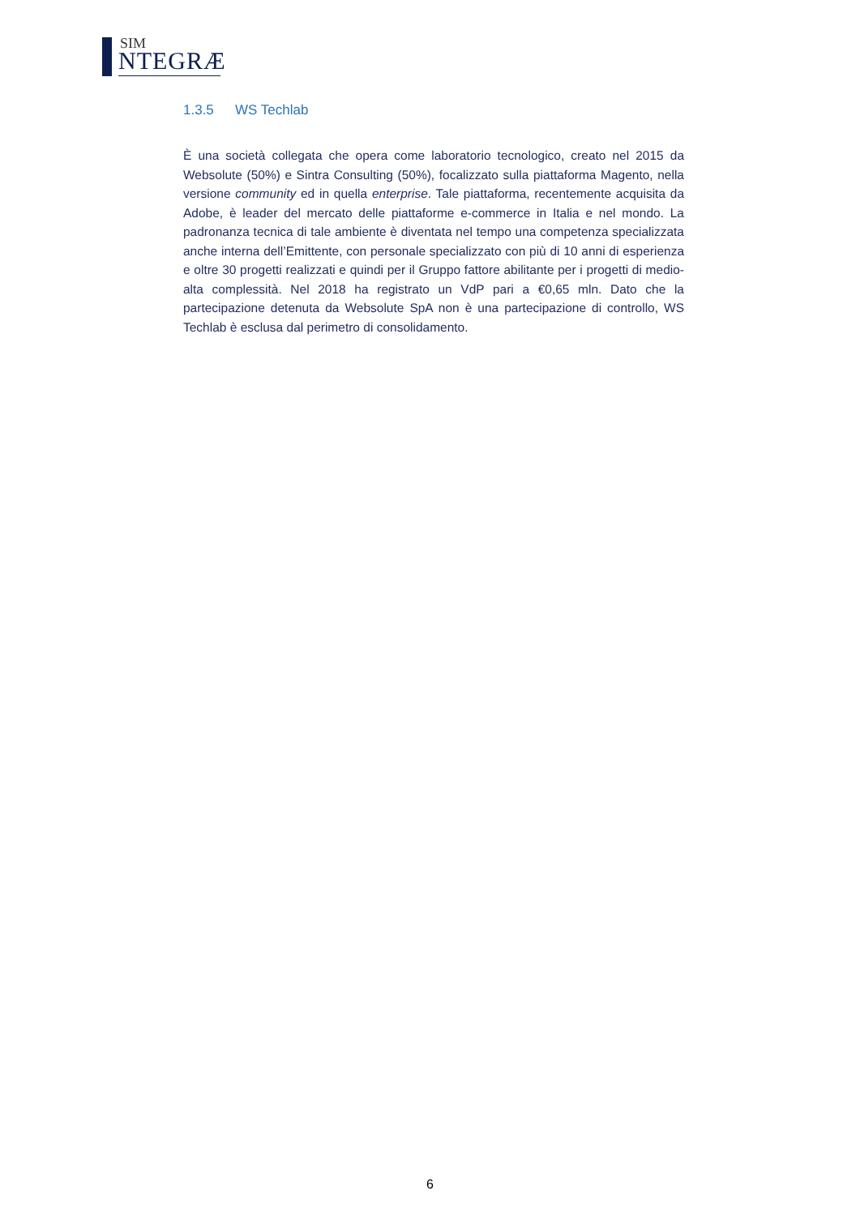SIM
NTEGRÆ
1.3.5 WS Techlab
È una società collegata che opera come laboratorio tecnologico, creato nel 2015 da Websolute (50%) e Sintra Consulting (50%), focalizzato sulla piattaforma Magento, nella versione community ed in quella enterprise. Tale piattaforma, recentemente acquisita da Adobe, è leader del mercato delle piattaforme e-commerce in Italia e nel mondo. La padronanza tecnica di tale ambiente è diventata nel tempo una competenza specializzata anche interna dell’Emittente, con personale specializzato con più di 10 anni di esperienza e oltre 30 progetti realizzati e quindi per il Gruppo fattore abilitante per i progetti di medio-alta complessità. Nel 2018 ha registrato un VdP pari a €0,65 mln. Dato che la partecipazione detenuta da Websolute SpA non è una partecipazione di controllo, WS Techlab è esclusa dal perimetro di consolidamento.
6